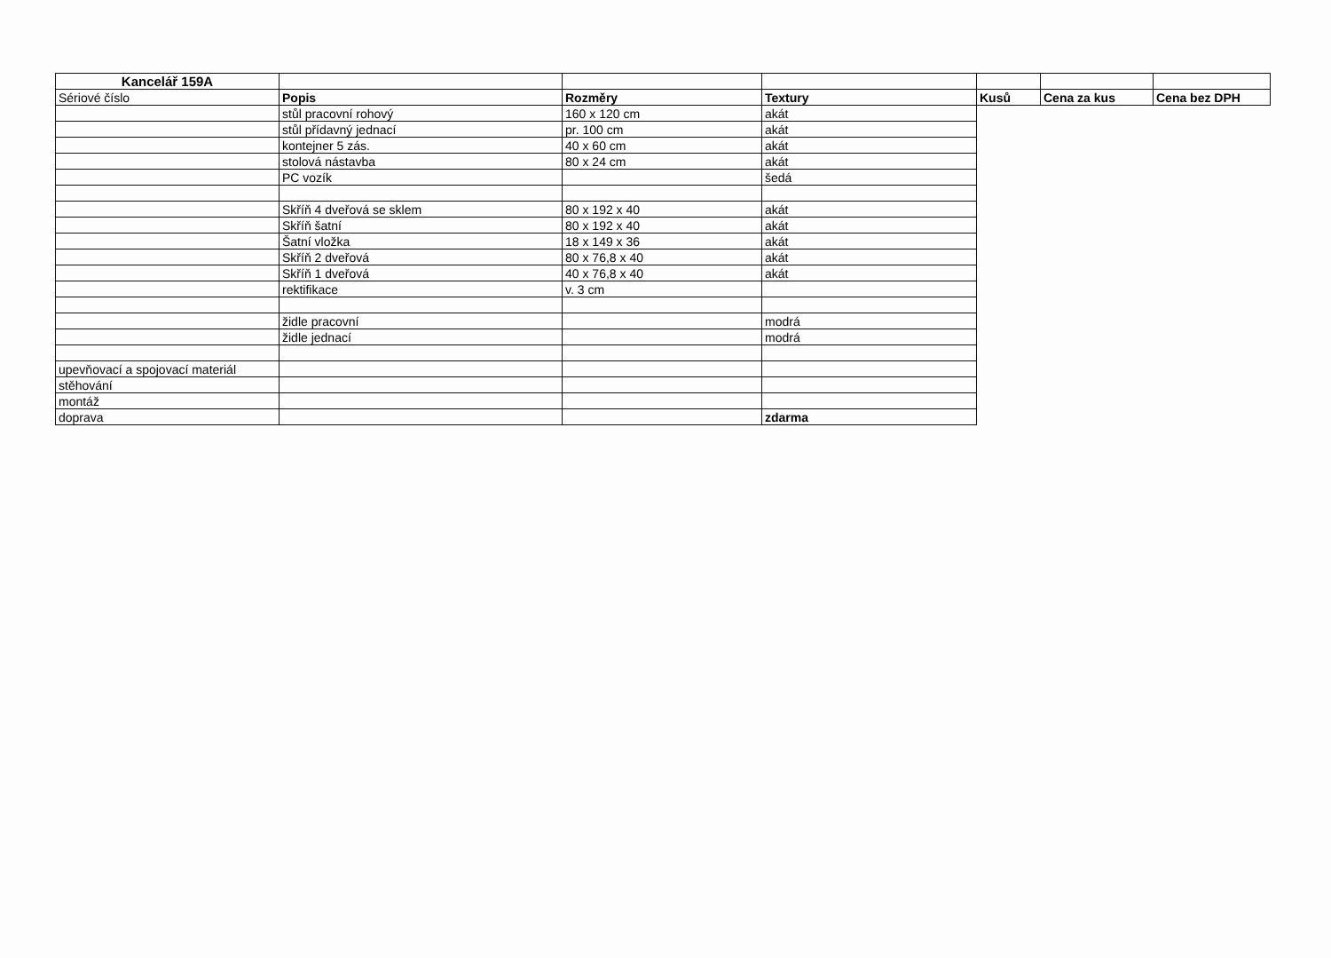| Kancelář 159A | | | | | | |
| Sériové číslo | Popis | Rozměry | Textury | Kusů | Cena za kus | Cena bez DPH |
| | stůl pracovní rohový | 160 x 120 cm | akát | | | |
| | stůl přídavný jednací | pr. 100 cm | akát | | | |
| | kontejner 5 zás. | 40 x 60 cm | akát | | | |
| | stolová nástavba | 80 x 24 cm | akát | | | |
| | PC vozík | | šedá | | | |
| | Skříň 4 dveřová se sklem | 80 x 192 x 40 | akát | | | |
| | Skříň šatní | 80 x 192 x 40 | akát | | | |
| | Šatní vložka | 18 x 149 x 36 | akát | | | |
| | Skříň 2 dveřová | 80 x 76,8 x 40 | akát | | | |
| | Skříň 1 dveřová | 40 x 76,8 x 40 | akát | | | |
| | rektifikace | v. 3 cm | | | | |
| | židle pracovní | | modrá | | | |
| | židle jednací | | modrá | | | |
| upevňovací a spojovací materiál | | | | | | |
| stěhování | | | | | | |
| montáž | | | | | | |
| doprava | | | zdarma | | | |